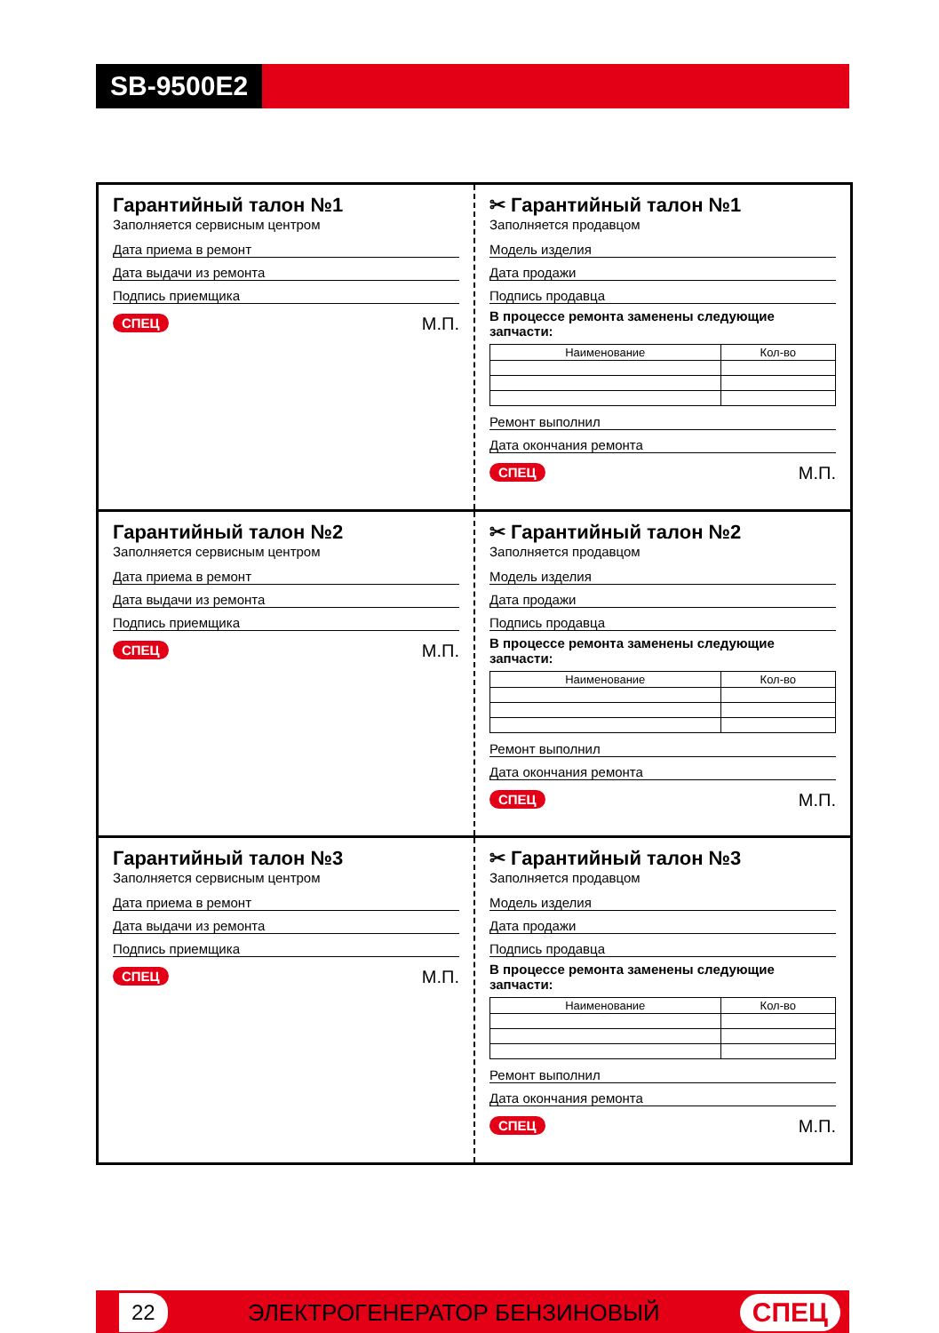SB-9500E2
Гарантийный талон №1
Заполняется сервисным центром
Дата приема в ремонт
Дата выдачи из ремонта
Подпись приемщика
СПЕЦ М.П.
✂ Гарантийный талон №1
Заполняется продавцом
Модель изделия
Дата продажи
Подпись продавца
В процессе ремонта заменены следующие запчасти:
| Наименование | Кол-во |
| --- | --- |
Ремонт выполнил
Дата окончания ремонта
СПЕЦ М.П.
Гарантийный талон №2
Заполняется сервисным центром
Дата приема в ремонт
Дата выдачи из ремонта
Подпись приемщика
СПЕЦ М.П.
✂ Гарантийный талон №2
Заполняется продавцом
Модель изделия
Дата продажи
Подпись продавца
В процессе ремонта заменены следующие запчасти:
| Наименование | Кол-во |
| --- | --- |
Ремонт выполнил
Дата окончания ремонта
СПЕЦ М.П.
Гарантийный талон №3
Заполняется сервисным центром
Дата приема в ремонт
Дата выдачи из ремонта
Подпись приемщика
СПЕЦ М.П.
✂ Гарантийный талон №3
Заполняется продавцом
Модель изделия
Дата продажи
Подпись продавца
В процессе ремонта заменены следующие запчасти:
| Наименование | Кол-во |
| --- | --- |
Ремонт выполнил
Дата окончания ремонта
СПЕЦ М.П.
22 ЭЛЕКТРОГЕНЕРАТОР БЕНЗИНОВЫЙ СПЕЦ